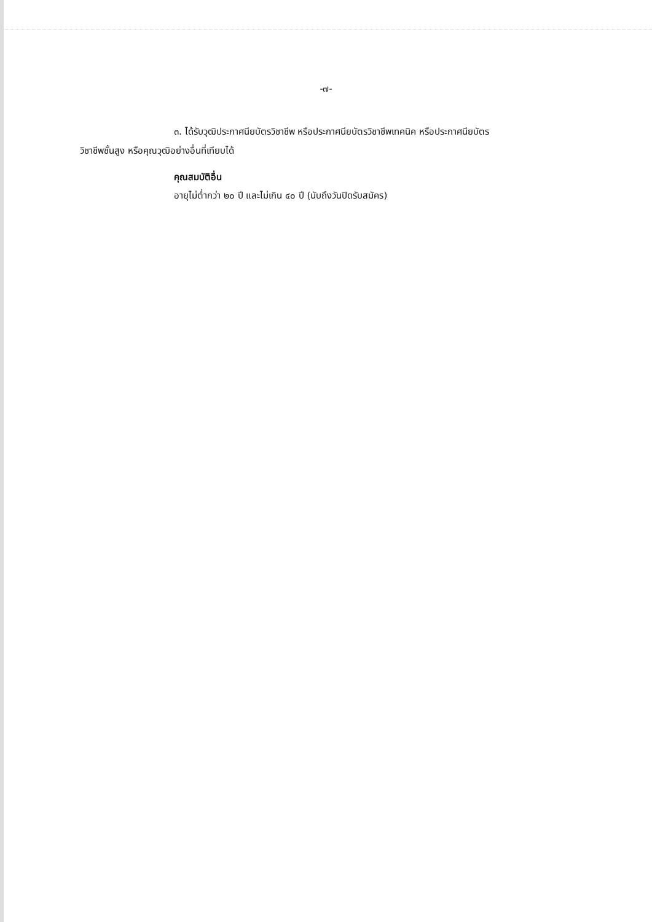-๗-
๓. ได้รับวุฒิประกาศนียบัตรวิชาชีพ หรือประกาศนียบัตรวิชาชีพเทคนิค หรือประกาศนียบัตร
วิชาชีพชั้นสูง หรือคุณวุฒิอย่างอื่นที่เทียบได้
คุณสมบัติอื่น
อายุไม่ต่ำกว่า ๒๐ ปี และไม่เกิน ๔๐ ปี (นับถึงวันปิดรับสมัคร)